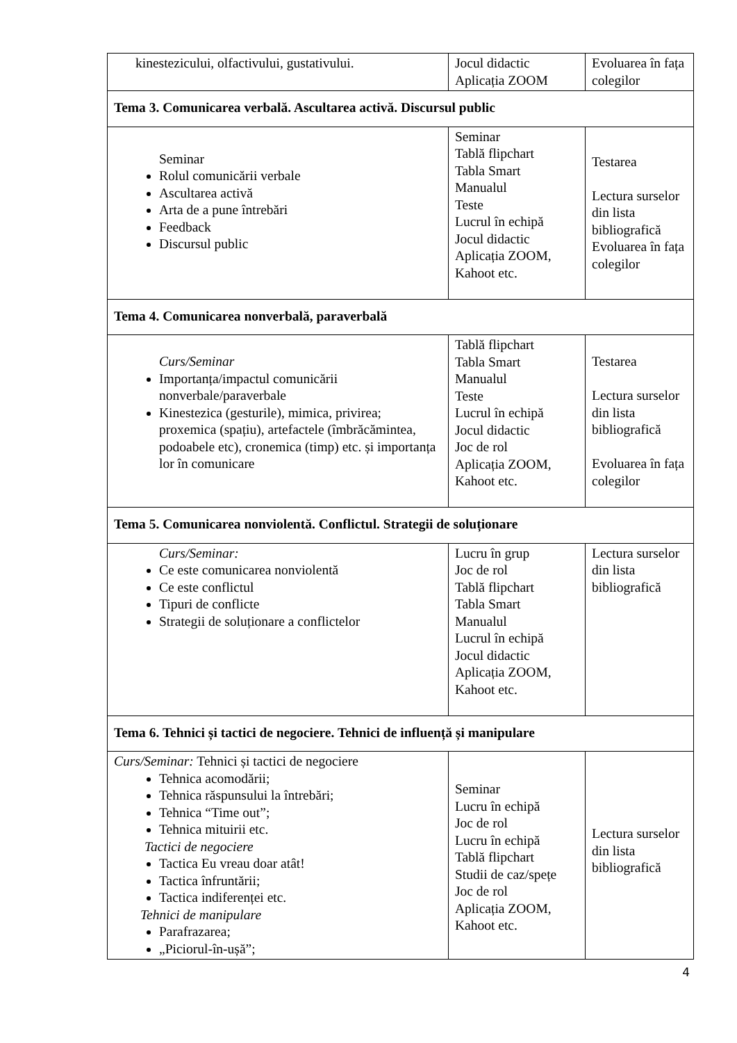| kinestezicului, olfactivului, gustativului. | Jocul didactic Aplicația ZOOM | Evoluarea în fața colegilor |
| Tema 3. Comunicarea verbală. Ascultarea activă. Discursul public | | |
| Seminar Rolul comunicării verbale Ascultarea activă Arta de a pune întrebări Feedback Discursul public | Seminar Tablă flipchart Tabla Smart Manualul Teste Lucrul în echipă Jocul didactic Aplicația ZOOM, Kahoot etc. | Testarea Lectura surselor din lista bibliografică Evoluarea în fața colegilor |
| Tema 4. Comunicarea nonverbală, paraverbală | | |
| Curs/Seminar Importanța/impactul comunicării nonverbale/paraverbale Kinestezica (gesturile), mimica, privirea; proxemica (spațiu), artefactele (îmbrăcămintea, podoabele etc), cronemica (timp) etc. și importanța lor în comunicare | Tablă flipchart Tabla Smart Manualul Teste Lucrul în echipă Jocul didactic Joc de rol Aplicația ZOOM, Kahoot etc. | Testarea Lectura surselor din lista bibliografică Evoluarea în fața colegilor |
| Tema 5. Comunicarea nonviolentă. Conflictul. Strategii de soluționare | | |
| Curs/Seminar: Ce este comunicarea nonviolentă Ce este conflictul Tipuri de conflicte Strategii de soluționare a conflictelor | Lucru în grup Joc de rol Tablă flipchart Tabla Smart Manualul Lucrul în echipă Jocul didactic Aplicația ZOOM, Kahoot etc. | Lectura surselor din lista bibliografică |
| Tema 6. Tehnici și tactici de negociere. Tehnici de influență și manipulare | | |
| Curs/Seminar: Tehnici și tactici de negociere Tehnica acomodării; Tehnica răspunsului la întrebări; Tehnica “Time out”; Tehnica mituirii etc. Tactici de negociere Tactica Eu vreau doar atât! Tactica înfruntării; Tactica indiferenței etc. Tehnici de manipulare Parafrazarea; „Piciorul-în-ușă”; | Seminar Lucru în echipă Joc de rol Lucru în echipă Tablă flipchart Studii de caz/spețe Joc de rol Aplicația ZOOM, Kahoot etc. | Lectura surselor din lista bibliografică |
4